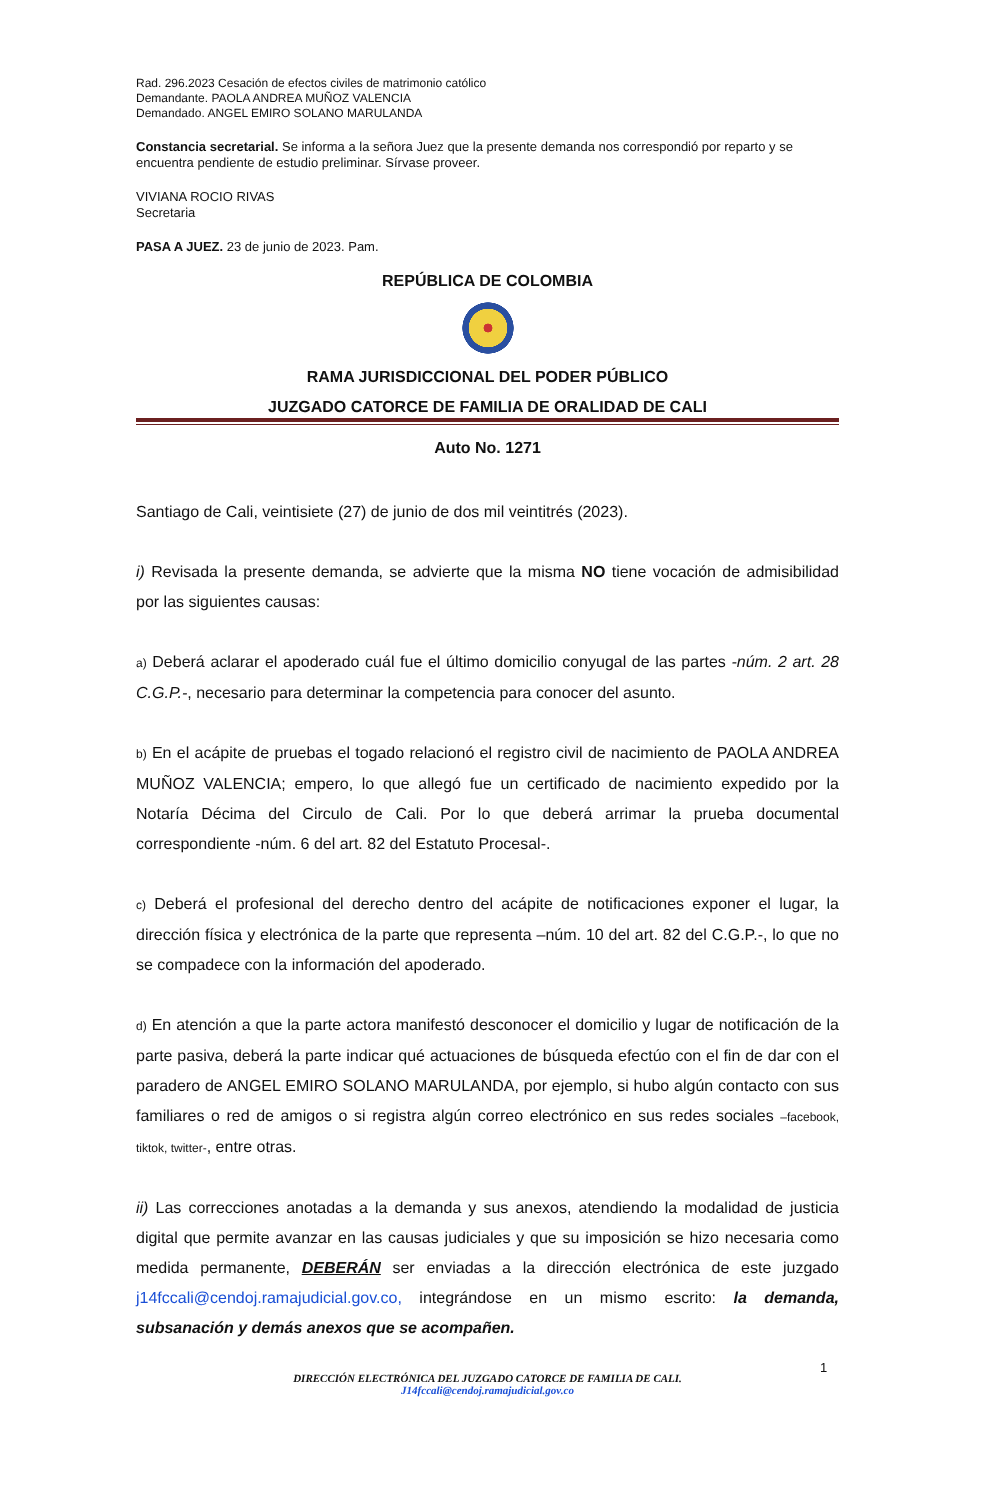Rad. 296.2023 Cesación de efectos civiles de matrimonio católico
Demandante. PAOLA ANDREA MUÑOZ VALENCIA
Demandado. ANGEL EMIRO SOLANO MARULANDA
Constancia secretarial. Se informa a la señora Juez que la presente demanda nos correspondió por reparto y se encuentra pendiente de estudio preliminar. Sírvase proveer.
VIVIANA ROCIO RIVAS
Secretaria
PASA A JUEZ. 23 de junio de 2023. Pam.
REPÚBLICA DE COLOMBIA
RAMA JURISDICCIONAL DEL PODER PÚBLICO
JUZGADO CATORCE DE FAMILIA DE ORALIDAD DE CALI
Auto No. 1271
Santiago de Cali, veintisiete (27) de junio de dos mil veintitrés (2023).
i) Revisada la presente demanda, se advierte que la misma NO tiene vocación de admisibilidad por las siguientes causas:
a) Deberá aclarar el apoderado cuál fue el último domicilio conyugal de las partes -núm. 2 art. 28 C.G.P.-, necesario para determinar la competencia para conocer del asunto.
b) En el acápite de pruebas el togado relacionó el registro civil de nacimiento de PAOLA ANDREA MUÑOZ VALENCIA; empero, lo que allegó fue un certificado de nacimiento expedido por la Notaría Décima del Circulo de Cali. Por lo que deberá arrimar la prueba documental correspondiente -núm. 6 del art. 82 del Estatuto Procesal-.
c) Deberá el profesional del derecho dentro del acápite de notificaciones exponer el lugar, la dirección física y electrónica de la parte que representa –núm. 10 del art. 82 del C.G.P.-, lo que no se compadece con la información del apoderado.
d) En atención a que la parte actora manifestó desconocer el domicilio y lugar de notificación de la parte pasiva, deberá la parte indicar qué actuaciones de búsqueda efectúo con el fin de dar con el paradero de ANGEL EMIRO SOLANO MARULANDA, por ejemplo, si hubo algún contacto con sus familiares o red de amigos o si registra algún correo electrónico en sus redes sociales –facebook, tiktok, twitter-, entre otras.
ii) Las correcciones anotadas a la demanda y sus anexos, atendiendo la modalidad de justicia digital que permite avanzar en las causas judiciales y que su imposición se hizo necesaria como medida permanente, DEBERÁN ser enviadas a la dirección electrónica de este juzgado j14fccali@cendoj.ramajudicial.gov.co, integrándose en un mismo escrito: la demanda, subsanación y demás anexos que se acompañen.
1
DIRECCIÓN ELECTRÓNICA DEL JUZGADO CATORCE DE FAMILIA DE CALI.
J14fccali@cendoj.ramajudicial.gov.co